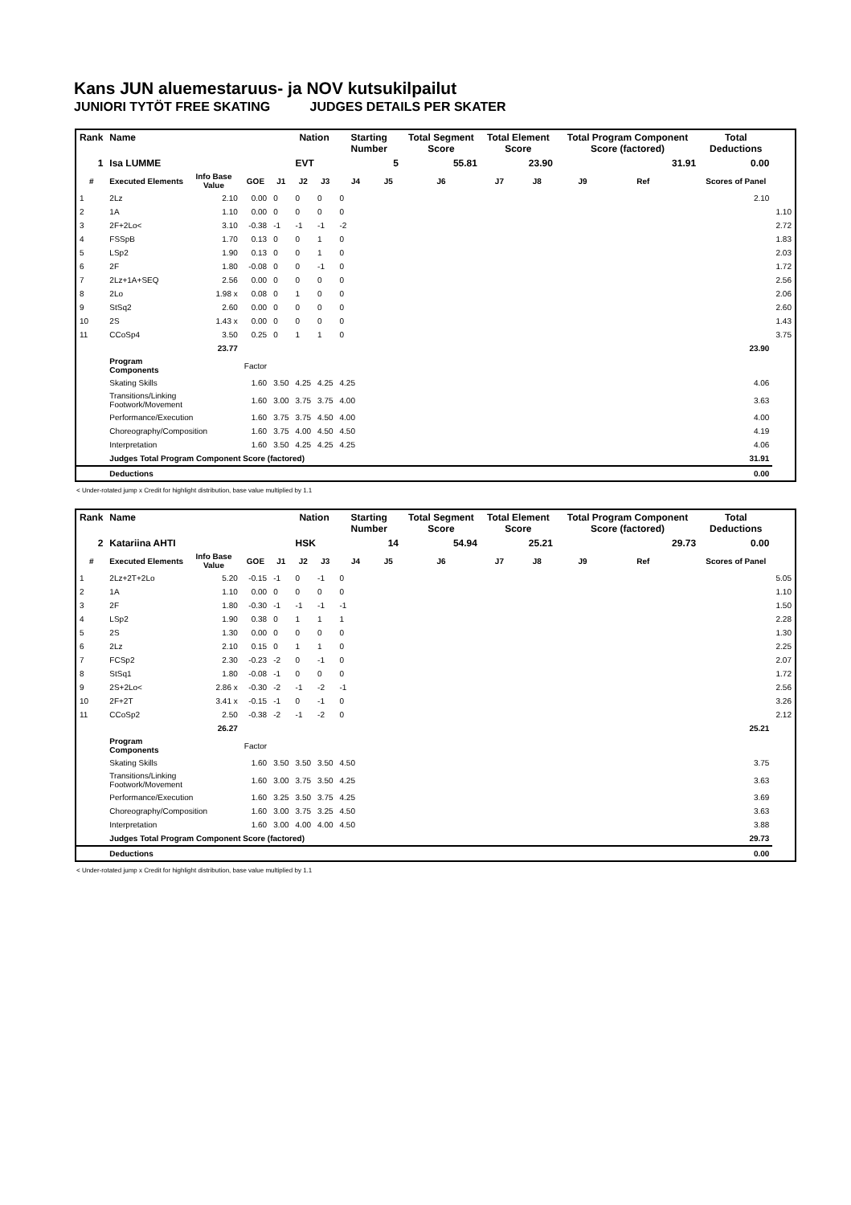Kans JUN aluemestaruus- ja NOV kutsukilpailut
JUNIORI TYTÖT FREE SKATING JUDGES DETAILS PER SKATER
| Rank | Name | | | | Nation | | Starting Number | | Total Segment Score | Total Element Score | | Total Program Component Score (factored) | | | Total Deductions | |
| --- | --- | --- | --- | --- | --- | --- | --- | --- | --- | --- | --- | --- | --- | --- | --- | --- |
| 1 | Isa LUMME | | | | EVT | | 5 | | 55.81 | 23.90 | | 31.91 | | | 0.00 | |
| # | Executed Elements | Info Base Value | GOE | J1 | J2 | J3 | J4 | J5 | J6 | J7 | J8 | J9 | Ref | | Scores of Panel | |
| 1 | 2Lz | 2.10 | 0.00 | 0 | 0 | 0 | 0 | | | | | | | | 2.10 | |
| 2 | 1A | 1.10 | 0.00 | 0 | 0 | 0 | 0 | | | | | | | | | 1.10 |
| 3 | 2F+2Lo< | 3.10 | -0.38 | -1 | -1 | -1 | -2 | | | | | | | | | 2.72 |
| 4 | FSSpB | 1.70 | 0.13 | 0 | 0 | 1 | 0 | | | | | | | | | 1.83 |
| 5 | LSp2 | 1.90 | 0.13 | 0 | 0 | 1 | 0 | | | | | | | | | 2.03 |
| 6 | 2F | 1.80 | -0.08 | 0 | 0 | -1 | 0 | | | | | | | | | 1.72 |
| 7 | 2Lz+1A+SEQ | 2.56 | 0.00 | 0 | 0 | 0 | 0 | | | | | | | | | 2.56 |
| 8 | 2Lo | 1.98 x | 0.08 | 0 | 1 | 0 | 0 | | | | | | | | | 2.06 |
| 9 | StSq2 | 2.60 | 0.00 | 0 | 0 | 0 | 0 | | | | | | | | | 2.60 |
| 10 | 2S | 1.43 x | 0.00 | 0 | 0 | 0 | 0 | | | | | | | | | 1.43 |
| 11 | CCoSp4 | 3.50 | 0.25 | 0 | 1 | 1 | 0 | | | | | | | | | 3.75 |
| | | 23.77 | | | | | | | | | | | | | 23.90 | |
| | Program Components | | Factor | | | | | | | | | | | | | |
| | Skating Skills | | 1.60 | 3.50 | 4.25 | 4.25 | 4.25 | | | | | | | | 4.06 | |
| | Transitions/Linking Footwork/Movement | | 1.60 | 3.00 | 3.75 | 3.75 | 4.00 | | | | | | | | 3.63 | |
| | Performance/Execution | | 1.60 | 3.75 | 3.75 | 4.50 | 4.00 | | | | | | | | 4.00 | |
| | Choreography/Composition | | 1.60 | 3.75 | 4.00 | 4.50 | 4.50 | | | | | | | | 4.19 | |
| | Interpretation | | 1.60 | 3.50 | 4.25 | 4.25 | 4.25 | | | | | | | | 4.06 | |
| | Judges Total Program Component Score (factored) | | | | | | | | | | | | | | 31.91 | |
| | Deductions | | | | | | | | | | | | | | 0.00 | |
< Under-rotated jump x Credit for highlight distribution, base value multiplied by 1.1
| Rank | Name | | | | Nation | | Starting Number | | Total Segment Score | Total Element Score | | Total Program Component Score (factored) | | | Total Deductions | |
| --- | --- | --- | --- | --- | --- | --- | --- | --- | --- | --- | --- | --- | --- | --- | --- | --- |
| 2 | Katariina AHTI | | | | HSK | | 14 | | 54.94 | 25.21 | | 29.73 | | | 0.00 | |
| # | Executed Elements | Info Base Value | GOE | J1 | J2 | J3 | J4 | J5 | J6 | J7 | J8 | J9 | Ref | | Scores of Panel | |
| 1 | 2Lz+2T+2Lo | 5.20 | -0.15 | -1 | 0 | -1 | 0 | | | | | | | | | 5.05 |
| 2 | 1A | 1.10 | 0.00 | 0 | 0 | 0 | 0 | | | | | | | | | 1.10 |
| 3 | 2F | 1.80 | -0.30 | -1 | -1 | -1 | -1 | | | | | | | | | 1.50 |
| 4 | LSp2 | 1.90 | 0.38 | 0 | 1 | 1 | 1 | | | | | | | | | 2.28 |
| 5 | 2S | 1.30 | 0.00 | 0 | 0 | 0 | 0 | | | | | | | | | 1.30 |
| 6 | 2Lz | 2.10 | 0.15 | 0 | 1 | 1 | 0 | | | | | | | | | 2.25 |
| 7 | FCSp2 | 2.30 | -0.23 | -2 | 0 | -1 | 0 | | | | | | | | | 2.07 |
| 8 | StSq1 | 1.80 | -0.08 | -1 | 0 | 0 | 0 | | | | | | | | | 1.72 |
| 9 | 2S+2Lo< | 2.86 x | -0.30 | -2 | -1 | -2 | -1 | | | | | | | | | 2.56 |
| 10 | 2F+2T | 3.41 x | -0.15 | -1 | 0 | -1 | 0 | | | | | | | | | 3.26 |
| 11 | CCoSp2 | 2.50 | -0.38 | -2 | -1 | -2 | 0 | | | | | | | | | 2.12 |
| | | 26.27 | | | | | | | | | | | | | 25.21 | |
| | Program Components | | Factor | | | | | | | | | | | | | |
| | Skating Skills | | 1.60 | 3.50 | 3.50 | 3.50 | 4.50 | | | | | | | | 3.75 | |
| | Transitions/Linking Footwork/Movement | | 1.60 | 3.00 | 3.75 | 3.50 | 4.25 | | | | | | | | 3.63 | |
| | Performance/Execution | | 1.60 | 3.25 | 3.50 | 3.75 | 4.25 | | | | | | | | 3.69 | |
| | Choreography/Composition | | 1.60 | 3.00 | 3.75 | 3.25 | 4.50 | | | | | | | | 3.63 | |
| | Interpretation | | 1.60 | 3.00 | 4.00 | 4.00 | 4.50 | | | | | | | | 3.88 | |
| | Judges Total Program Component Score (factored) | | | | | | | | | | | | | | 29.73 | |
| | Deductions | | | | | | | | | | | | | | 0.00 | |
< Under-rotated jump x Credit for highlight distribution, base value multiplied by 1.1